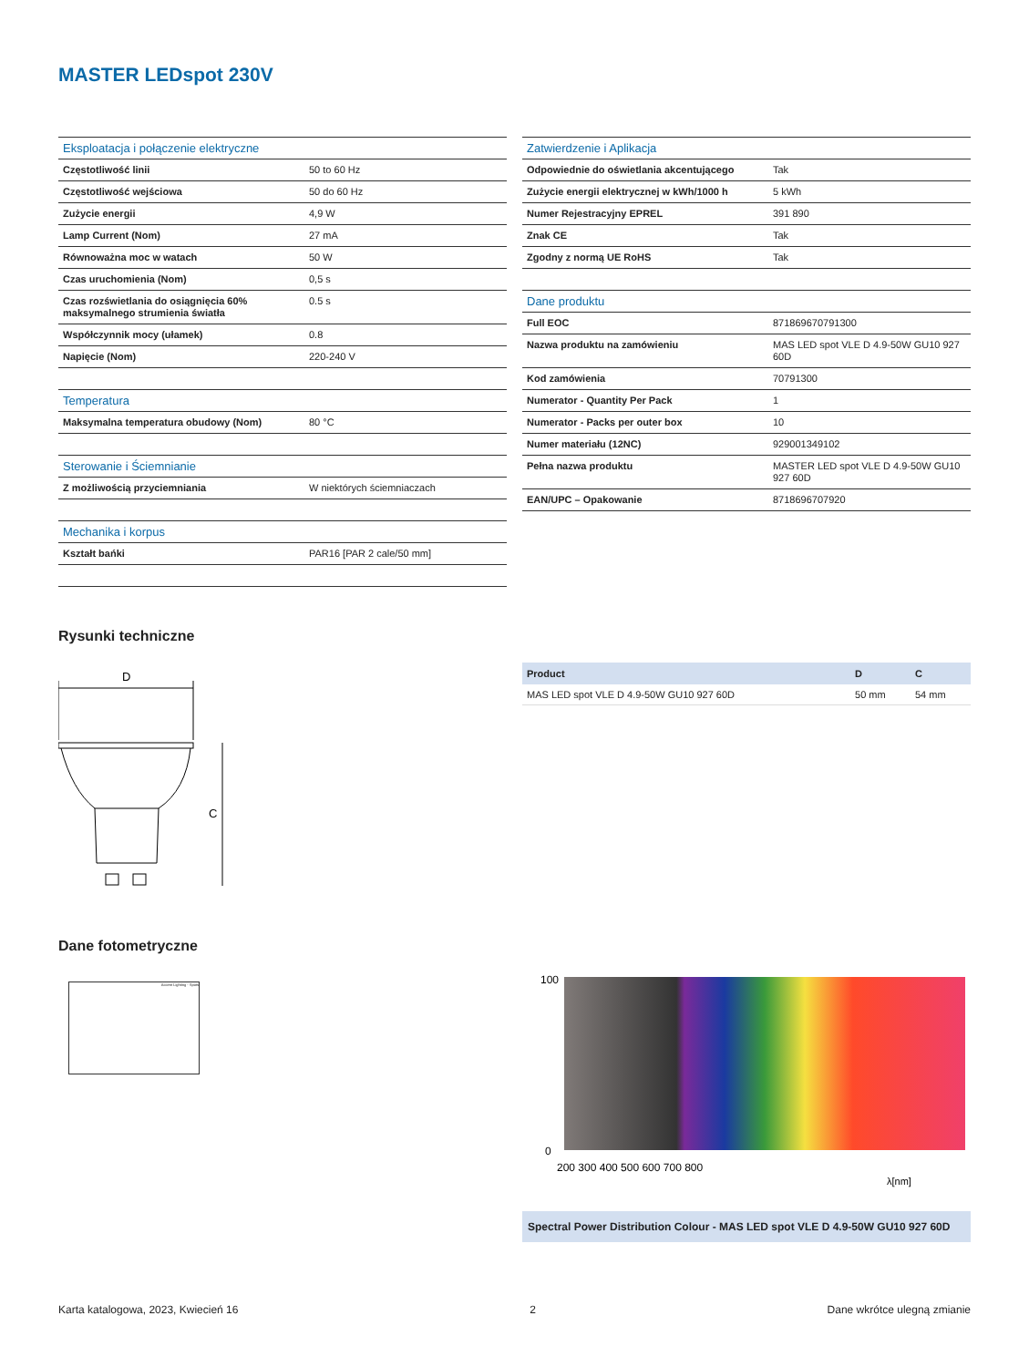MASTER LEDspot 230V
| Eksploatacja i połączenie elektryczne | |
| Częstotliwość linii | 50 to 60 Hz |
| Częstotliwość wejściowa | 50 do 60 Hz |
| Zużycie energii | 4,9 W |
| Lamp Current (Nom) | 27 mA |
| Równoważna moc w watach | 50 W |
| Czas uruchomienia (Nom) | 0,5 s |
| Czas rozświetlania do osiągnięcia 60% maksymalnego strumienia światła | 0.5 s |
| Współczynnik mocy (ułamek) | 0.8 |
| Napięcie (Nom) | 220-240 V |
| Temperatura | |
| Maksymalna temperatura obudowy (Nom) | 80 °C |
| Sterowanie i Ściemnianie | |
| Z możliwością przyciemniania | W niektórych ściemniaczach |
| Mechanika i korpus | |
| Kształt bańki | PAR16 [PAR 2 cale/50 mm] |
| Zatwierdzenie i Aplikacja | |
| Odpowiednie do oświetlania akcentującego | Tak |
| Zużycie energii elektrycznej w kWh/1000 h | 5 kWh |
| Numer Rejestracyjny EPREL | 391 890 |
| Znak CE | Tak |
| Zgodny z normą UE RoHS | Tak |
| Dane produktu | |
| Full EOC | 871869670791300 |
| Nazwa produktu na zamówieniu | MAS LED spot VLE D 4.9-50W GU10 927 60D |
| Kod zamówienia | 70791300 |
| Numerator - Quantity Per Pack | 1 |
| Numerator - Packs per outer box | 10 |
| Numer materiału (12NC) | 929001349102 |
| Pełna nazwa produktu | MASTER LED spot VLE D 4.9-50W GU10 927 60D |
| EAN/UPC – Opakowanie | 8718696707920 |
Rysunki techniczne
D
C
| Product | D | C |
| --- | --- | --- |
| MAS LED spot VLE D 4.9-50W GU10 927 60D | 50 mm | 54 mm |
Dane fotometryczne
Accent Lighting - Spots
100
0
200 300 400 500 600 700 800
λ[nm]
Spectral Power Distribution Colour - MAS LED spot VLE D 4.9-50W GU10 927 60D
Karta katalogowa, 2023, Kwiecień 16 2 Dane wkrótce ulegną zmianie